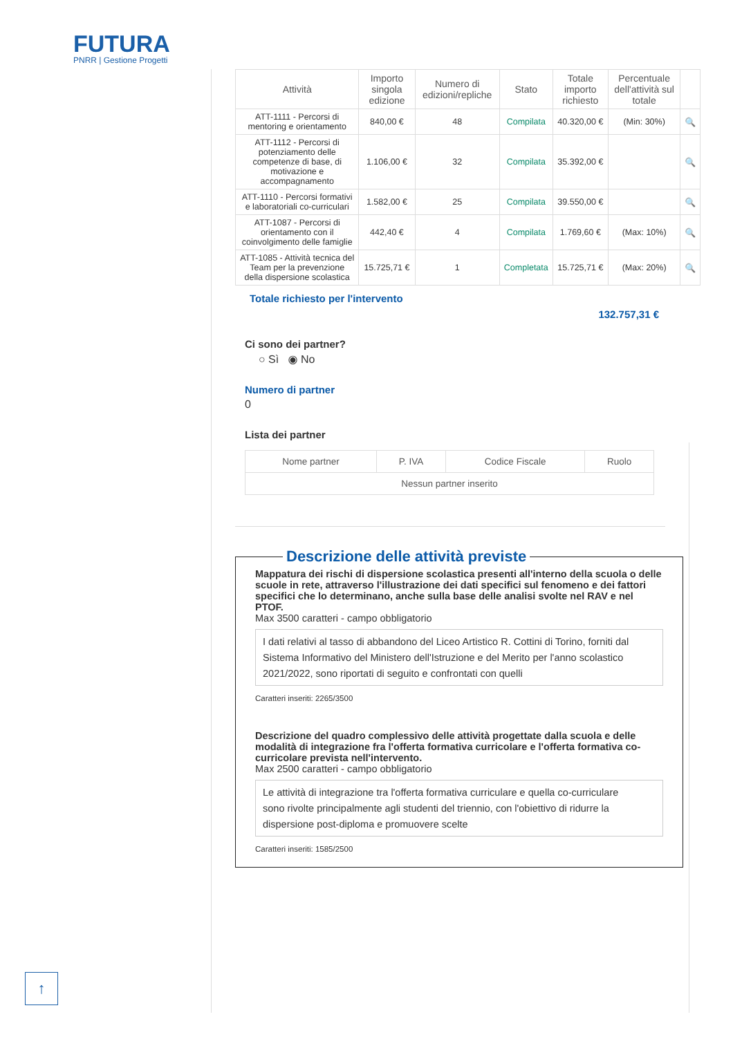FUTURA
PNRR | Gestione Progetti
| Attività | Importo singola edizione | Numero di edizioni/repliche | Stato | Totale importo richiesto | Percentuale dell'attività sul totale | |
| --- | --- | --- | --- | --- | --- | --- |
| ATT-1111 - Percorsi di mentoring e orientamento | 840,00 € | 48 | Compilata | 40.320,00 € | (Min: 30%) | 🔍 |
| ATT-1112 - Percorsi di potenziamento delle competenze di base, di motivazione e accompagnamento | 1.106,00 € | 32 | Compilata | 35.392,00 € | | 🔍 |
| ATT-1110 - Percorsi formativi e laboratoriali co-curriculari | 1.582,00 € | 25 | Compilata | 39.550,00 € | | 🔍 |
| ATT-1087 - Percorsi di orientamento con il coinvolgimento delle famiglie | 442,40 € | 4 | Compilata | 1.769,60 € | (Max: 10%) | 🔍 |
| ATT-1085 - Attività tecnica del Team per la prevenzione della dispersione scolastica | 15.725,71 € | 1 | Completata | 15.725,71 € | (Max: 20%) | 🔍 |
Totale richiesto per l'intervento
132.757,31 €
Ci sono dei partner?
○ Sì ◉ No
Numero di partner
0
Lista dei partner
| Nome partner | P. IVA | Codice Fiscale | Ruolo |
| --- | --- | --- | --- |
| Nessun partner inserito | | | |
Descrizione delle attività previste
Mappatura dei rischi di dispersione scolastica presenti all'interno della scuola o delle scuole in rete, attraverso l'illustrazione dei dati specifici sul fenomeno e dei fattori specifici che lo determinano, anche sulla base delle analisi svolte nel RAV e nel PTOF.
Max 3500 caratteri - campo obbligatorio
I dati relativi al tasso di abbandono del Liceo Artistico R. Cottini di Torino, forniti dal Sistema Informativo del Ministero dell'Istruzione e del Merito per l'anno scolastico 2021/2022, sono riportati di seguito e confrontati con quelli
Caratteri inseriti: 2265/3500
Descrizione del quadro complessivo delle attività progettate dalla scuola e delle modalità di integrazione fra l'offerta formativa curricolare e l'offerta formativa co-curricolare prevista nell'intervento.
Max 2500 caratteri - campo obbligatorio
Le attività di integrazione tra l'offerta formativa curriculare e quella co-curriculare sono rivolte principalmente agli studenti del triennio, con l'obiettivo di ridurre la dispersione post-diploma e promuovere scelte
Caratteri inseriti: 1585/2500
↑